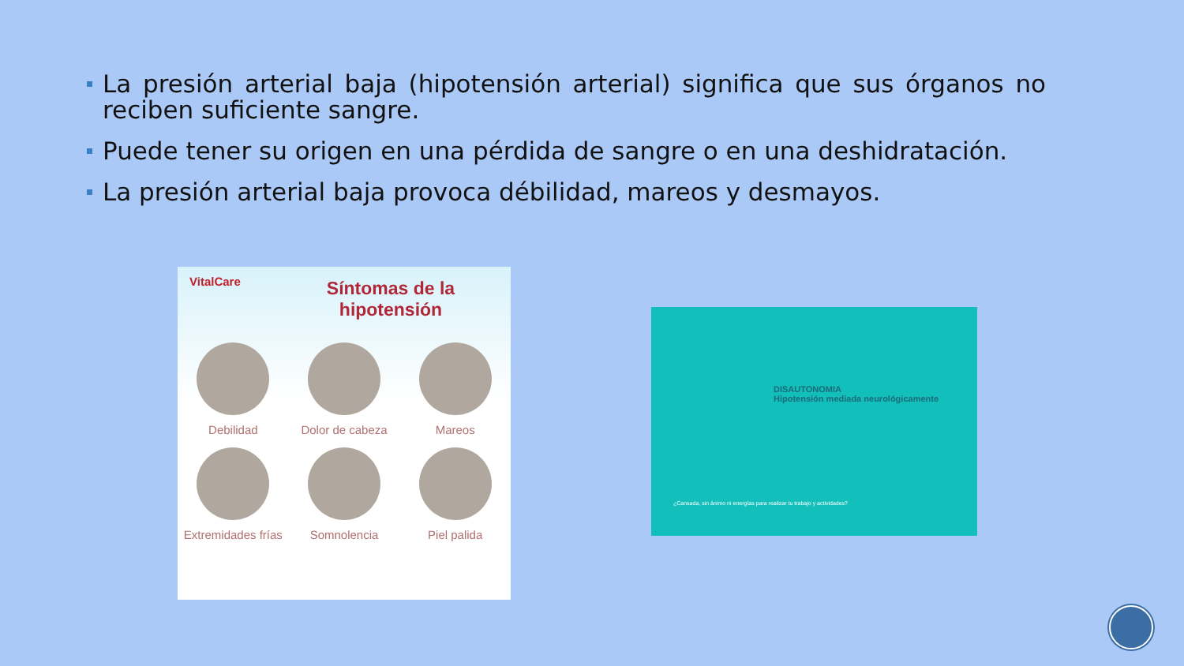La presión arterial baja (hipotensión arterial) significa que sus órganos no reciben suficiente sangre.
Puede tener su origen en una pérdida de sangre o en una deshidratación.
La presión arterial baja provoca débilidad, mareos y desmayos.
VitalCare
Síntomas de la hipotensión
Debilidad
Dolor de cabeza
Mareos
Extremidades frías
Somnolencia
Piel palida
DISAUTONOMIA
Hipotensión mediada neurológicamente
¿Cansada, sin ánimo ni energías para realizar tu trabajo y actividades?